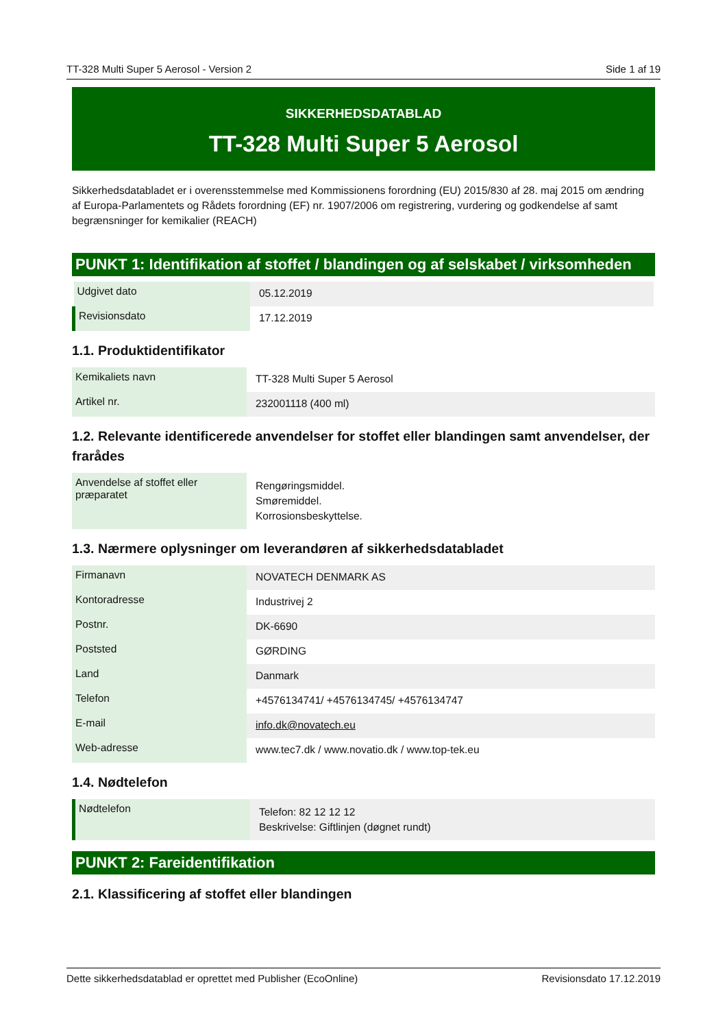TT-328 Multi Super 5 Aerosol - Version 2 Side 1 af 19
SIKKERHEDSDATABLAD
TT-328 Multi Super 5 Aerosol
Sikkerhedsdatabladet er i overensstemmelse med Kommissionens forordning (EU) 2015/830 af 28. maj 2015 om ændring af Europa-Parlamentets og Rådets forordning (EF) nr. 1907/2006 om registrering, vurdering og godkendelse af samt begrænsninger for kemikalier (REACH)
PUNKT 1: Identifikation af stoffet / blandingen og af selskabet / virksomheden
| Udgivet dato | 05.12.2019 |
| Revisionsdato | 17.12.2019 |
1.1. Produktidentifikator
| Kemikaliets navn | TT-328 Multi Super 5 Aerosol |
| Artikel nr. | 232001118 (400 ml) |
1.2. Relevante identificerede anvendelser for stoffet eller blandingen samt anvendelser, der frarådes
| Anvendelse af stoffet eller præparatet | Rengøringsmiddel. Smøremiddel. Korrosionsbeskyttelse. |
1.3. Nærmere oplysninger om leverandøren af sikkerhedsdatabladet
| Firmanavn | NOVATECH DENMARK AS |
| Kontoradresse | Industrivej 2 |
| Postnr. | DK-6690 |
| Poststed | GØRDING |
| Land | Danmark |
| Telefon | +4576134741/ +4576134745/ +4576134747 |
| E-mail | info.dk@novatech.eu |
| Web-adresse | www.tec7.dk / www.novatio.dk / www.top-tek.eu |
1.4. Nødtelefon
| Nødtelefon | Telefon: 82 12 12 12 Beskrivelse: Giftlinjen (døgnet rundt) |
PUNKT 2: Fareidentifikation
2.1. Klassificering af stoffet eller blandingen
Dette sikkerhedsdatablad er oprettet med Publisher (EcoOnline) Revisionsdato 17.12.2019